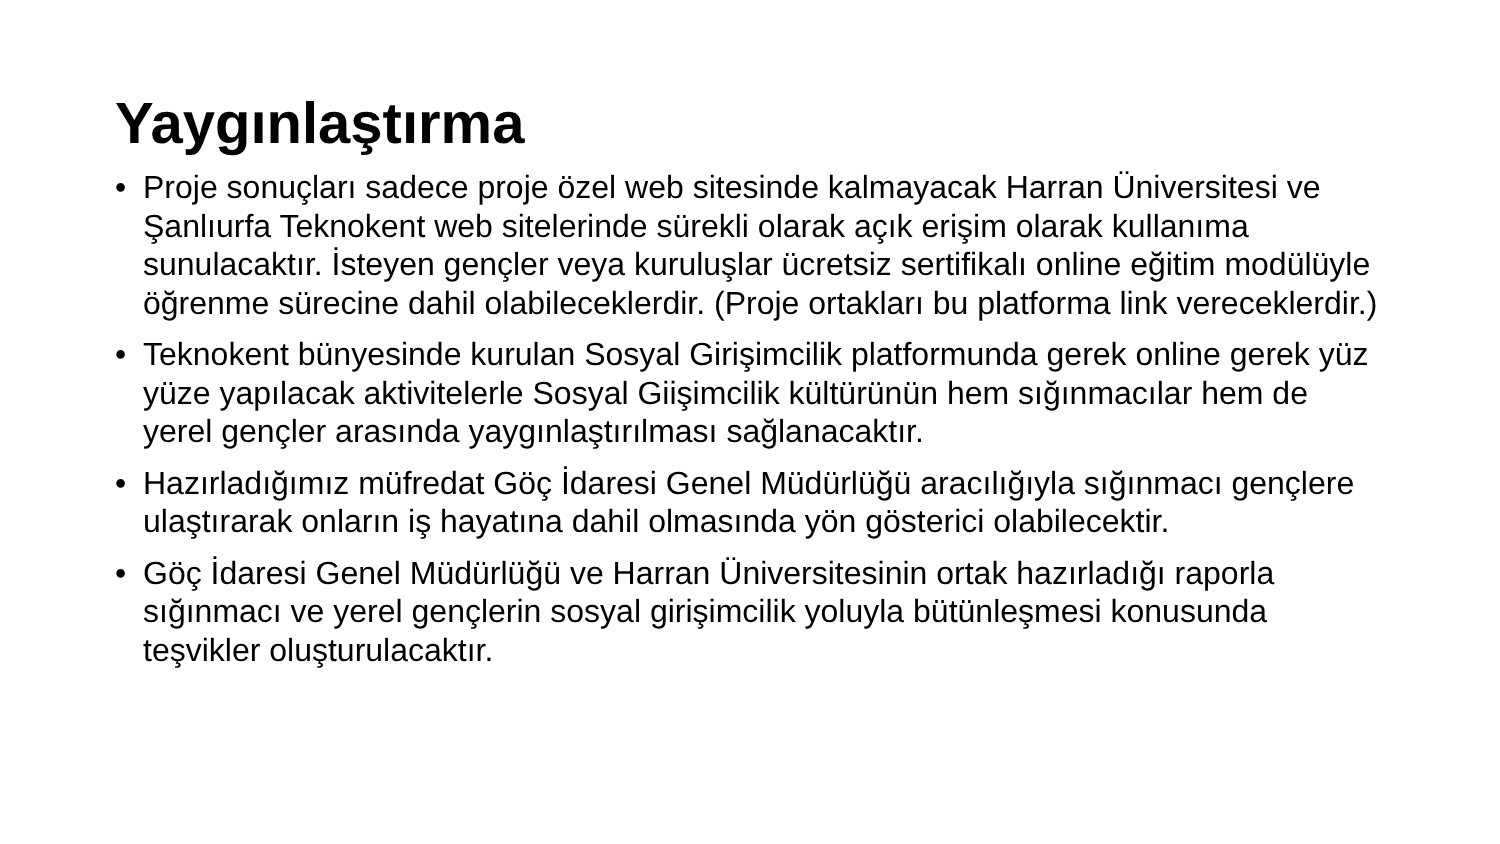Yaygınlaştırma
• Proje sonuçları sadece proje özel web sitesinde kalmayacak Harran Üniversitesi ve Şanlıurfa Teknokent web sitelerinde sürekli olarak açık erişim olarak kullanıma sunulacaktır. İsteyen gençler veya kuruluşlar ücretsiz sertifikalı online eğitim modülüyle öğrenme sürecine dahil olabileceklerdir. (Proje ortakları bu platforma link vereceklerdir.)
• Teknokent bünyesinde kurulan Sosyal Girişimcilik platformunda gerek online gerek yüz yüze yapılacak aktivitelerle Sosyal Giişimcilik kültürünün hem sığınmacılar hem de yerel gençler arasında yaygınlaştırılması sağlanacaktır.
• Hazırladığımız müfredat Göç İdaresi Genel Müdürlüğü aracılığıyla sığınmacı gençlere ulaştırarak onların iş hayatına dahil olmasında yön gösterici olabilecektir.
• Göç İdaresi Genel Müdürlüğü ve Harran Üniversitesinin ortak hazırladığı raporla sığınmacı ve yerel gençlerin sosyal girişimcilik yoluyla bütünleşmesi konusunda teşvikler oluşturulacaktır.